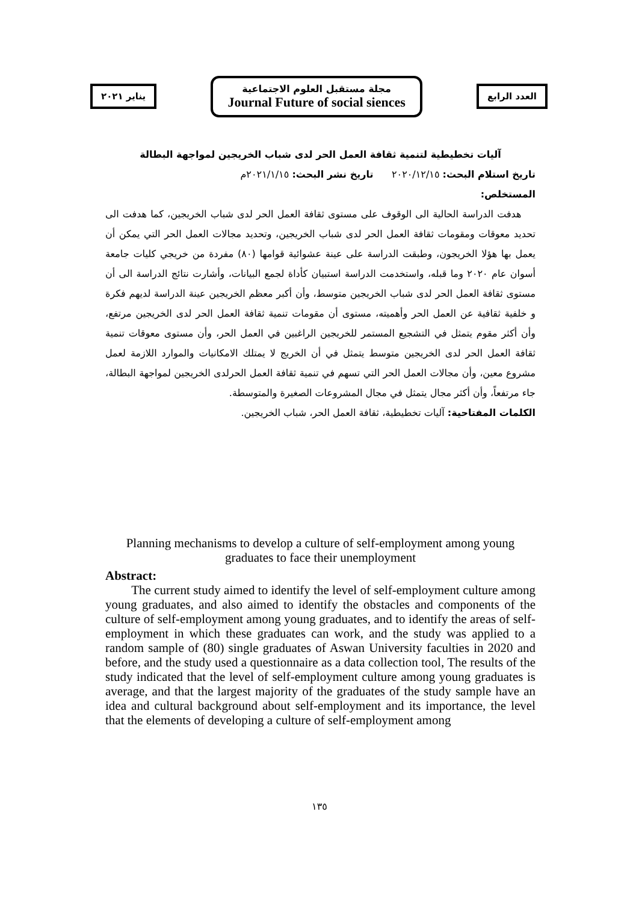يناير ٢٠٢١
مجلة مستقبل العلوم الاجتماعية
Journal Future of social siences
العدد الرابع
آليات تخطيطية لتنمية ثقافة العمل الحر لدى شباب الخريجين لمواجهة البطالة
تاريخ استلام البحث: ٢٠٢٠/١٢/١٥ تاريخ نشر البحث: ٢٠٢١/١/١٥م
المستخلص:
هدفت الدراسة الحالية الى الوقوف على مستوى ثقافة العمل الحر لدى شباب الخريجين، كما هدفت الى تحديد معوقات ومقومات ثقافة العمل الحر لدى شباب الخريجين، وتحديد مجالات العمل الحر التي يمكن أن يعمل بها هؤلا الخريجون، وطبقت الدراسة على عينة عشوائية قوامها (٨٠) مفردة من خريجي كليات جامعة أسوان عام ٢٠٢٠ وما قبله، واستخدمت الدراسة استبيان كأداة لجمع البيانات، وأشارت نتائج الدراسة الى أن مستوى ثقافة العمل الحر لدى شباب الخريجين متوسط، وأن أكبر معظم الخريجين عينة الدراسة لديهم فكرة و خلفية ثقافية عن العمل الحر وأهميته، مستوى أن مقومات تنمية ثقافة العمل الحر لدى الخريجين مرتفع، وأن أكثر مقوم يتمثل في التشجيع المستمر للخريجين الراغبين في العمل الحر، وأن مستوى معوقات تنمية ثقافة العمل الحر لدى الخريجين متوسط يتمثل في أن الخريج لا يمتلك الامكانيات والموارد اللازمة لعمل مشروع معين، وأن مجالات العمل الحر التي تسهم في تنمية ثقافة العمل الحرلدى الخريجين لمواجهة البطالة، جاء مرتفعاً، وأن أكثر مجال يتمثل في مجال المشروعات الصغيرة والمتوسطة.
الكلمات المفتاحية: آليات تخطيطية، ثقافة العمل الحر، شباب الخريجين.
Planning mechanisms to develop a culture of self-employment among young graduates to face their unemployment
Abstract:
The current study aimed to identify the level of self-employment culture among young graduates, and also aimed to identify the obstacles and components of the culture of self-employment among young graduates, and to identify the areas of self-employment in which these graduates can work, and the study was applied to a random sample of (80) single graduates of Aswan University faculties in 2020 and before, and the study used a questionnaire as a data collection tool, The results of the study indicated that the level of self-employment culture among young graduates is average, and that the largest majority of the graduates of the study sample have an idea and cultural background about self-employment and its importance, the level that the elements of developing a culture of self-employment among
١٣٥